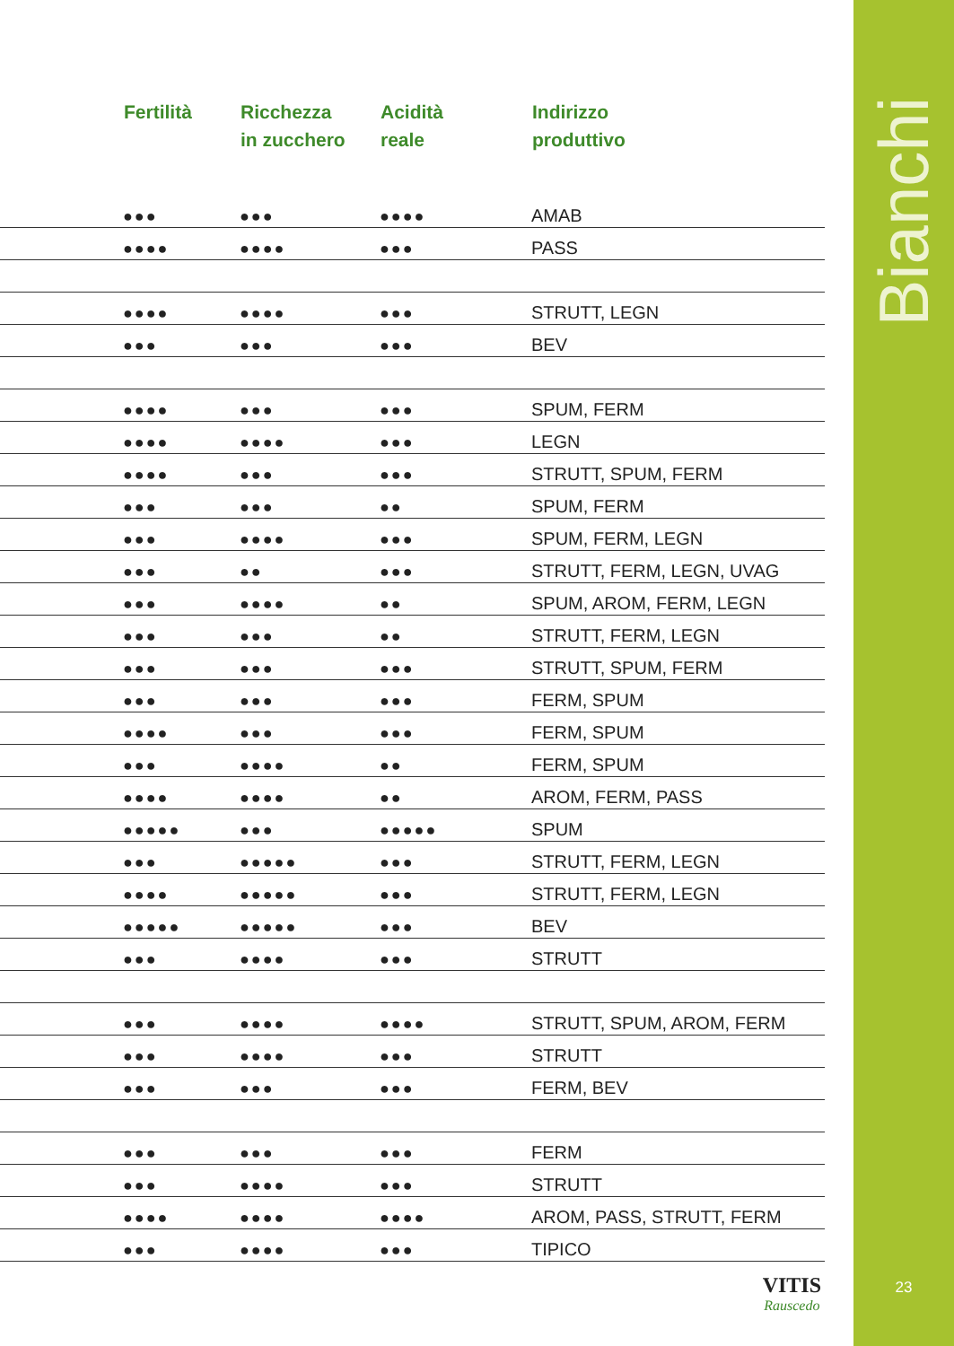| | Fertilità | Ricchezza in zucchero | Acidità reale | Indirizzo produttivo |
| --- | --- | --- | --- | --- |
| | ●●● | ●●● | ●●●● | AMAB |
| | ●●●● | ●●●● | ●●● | PASS |
| | ●●●● | ●●●● | ●●● | STRUTT, LEGN |
| | ●●● | ●●● | ●●● | BEV |
| | ●●●● | ●●● | ●●● | SPUM, FERM |
| | ●●●● | ●●●● | ●●● | LEGN |
| | ●●●● | ●●● | ●●● | STRUTT, SPUM, FERM |
| | ●●● | ●●● | ●● | SPUM, FERM |
| | ●●● | ●●●● | ●●● | SPUM, FERM, LEGN |
| | ●●● | ●● | ●●● | STRUTT, FERM, LEGN, UVAG |
| | ●●● | ●●●● | ●● | SPUM, AROM, FERM, LEGN |
| | ●●● | ●●● | ●● | STRUTT, FERM, LEGN |
| | ●●● | ●●● | ●●● | STRUTT, SPUM, FERM |
| | ●●● | ●●● | ●●● | FERM, SPUM |
| | ●●●● | ●●● | ●●● | FERM, SPUM |
| | ●●● | ●●●● | ●● | FERM, SPUM |
| | ●●●● | ●●●● | ●● | AROM, FERM, PASS |
| | ●●●●● | ●●● | ●●●●● | SPUM |
| | ●●● | ●●●●● | ●●● | STRUTT, FERM, LEGN |
| | ●●●● | ●●●●● | ●●● | STRUTT, FERM, LEGN |
| | ●●●●● | ●●●●● | ●●● | BEV |
| | ●●● | ●●●● | ●●● | STRUTT |
| | ●●● | ●●●● | ●●●● | STRUTT, SPUM, AROM, FERM |
| | ●●● | ●●●● | ●●● | STRUTT |
| | ●●● | ●●● | ●●● | FERM, BEV |
| | ●●● | ●●● | ●●● | FERM |
| | ●●● | ●●●● | ●●● | STRUTT |
| | ●●●● | ●●●● | ●●●● | AROM, PASS, STRUTT, FERM |
| | ●●● | ●●●● | ●●● | TIPICO |
VITIS
Rauscedo
Bianchi
23